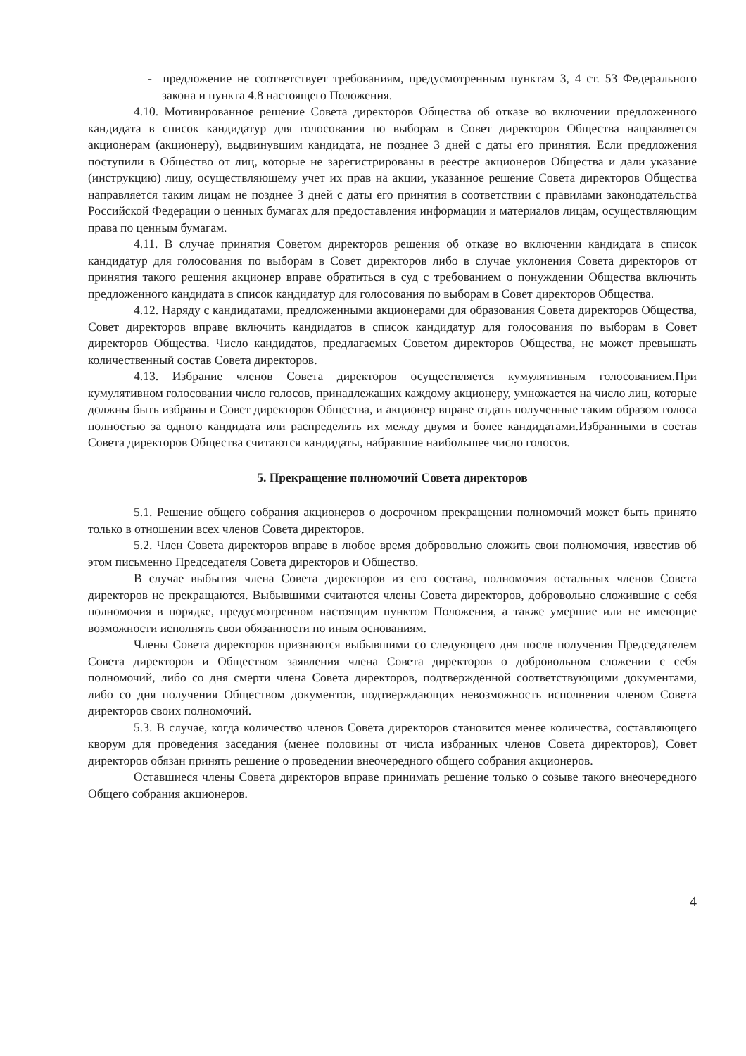- предложение не соответствует требованиям, предусмотренным пунктам 3, 4 ст. 53 Федерального закона и пункта 4.8 настоящего Положения.
4.10. Мотивированное решение Совета директоров Общества об отказе во включении предложенного кандидата в список кандидатур для голосования по выборам в Совет директоров Общества направляется акционерам (акционеру), выдвинувшим кандидата, не позднее 3 дней с даты его принятия. Если предложения поступили в Общество от лиц, которые не зарегистрированы в реестре акционеров Общества и дали указание (инструкцию) лицу, осуществляющему учет их прав на акции, указанное решение Совета директоров Общества направляется таким лицам не позднее 3 дней с даты его принятия в соответствии с правилами законодательства Российской Федерации о ценных бумагах для предоставления информации и материалов лицам, осуществляющим права по ценным бумагам.
4.11. В случае принятия Советом директоров решения об отказе во включении кандидата в список кандидатур для голосования по выборам в Совет директоров либо в случае уклонения Совета директоров от принятия такого решения акционер вправе обратиться в суд с требованием о понуждении Общества включить предложенного кандидата в список кандидатур для голосования по выборам в Совет директоров Общества.
4.12. Наряду с кандидатами, предложенными акционерами для образования Совета директоров Общества, Совет директоров вправе включить кандидатов в список кандидатур для голосования по выборам в Совет директоров Общества. Число кандидатов, предлагаемых Советом директоров Общества, не может превышать количественный состав Совета директоров.
4.13. Избрание членов Совета директоров осуществляется кумулятивным голосованием.При кумулятивном голосовании число голосов, принадлежащих каждому акционеру, умножается на число лиц, которые должны быть избраны в Совет директоров Общества, и акционер вправе отдать полученные таким образом голоса полностью за одного кандидата или распределить их между двумя и более кандидатами.Избранными в состав Совета директоров Общества считаются кандидаты, набравшие наибольшее число голосов.
5. Прекращение полномочий Совета директоров
5.1. Решение общего собрания акционеров о досрочном прекращении полномочий может быть принято только в отношении всех членов Совета директоров.
5.2. Член Совета директоров вправе в любое время добровольно сложить свои полномочия, известив об этом письменно Председателя Совета директоров и Общество.
В случае выбытия члена Совета директоров из его состава, полномочия остальных членов Совета директоров не прекращаются. Выбывшими считаются члены Совета директоров, добровольно сложившие с себя полномочия в порядке, предусмотренном настоящим пунктом Положения, а также умершие или не имеющие возможности исполнять свои обязанности по иным основаниям.
Члены Совета директоров признаются выбывшими со следующего дня после получения Председателем Совета директоров и Обществом заявления члена Совета директоров о добровольном сложении с себя полномочий, либо со дня смерти члена Совета директоров, подтвержденной соответствующими документами, либо со дня получения Обществом документов, подтверждающих невозможность исполнения членом Совета директоров своих полномочий.
5.3. В случае, когда количество членов Совета директоров становится менее количества, составляющего кворум для проведения заседания (менее половины от числа избранных членов Совета директоров), Совет директоров обязан принять решение о проведении внеочередного общего собрания акционеров.
Оставшиеся члены Совета директоров вправе принимать решение только о созыве такого внеочередного Общего собрания акционеров.
4